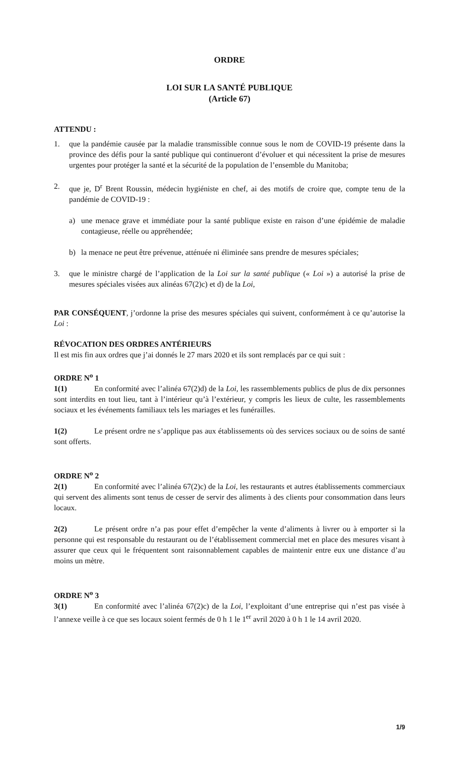ORDRE
LOI SUR LA SANTÉ PUBLIQUE
(Article 67)
ATTENDU :
1. que la pandémie causée par la maladie transmissible connue sous le nom de COVID-19 présente dans la province des défis pour la santé publique qui continueront d’évoluer et qui nécessitent la prise de mesures urgentes pour protéger la santé et la sécurité de la population de l’ensemble du Manitoba;
2. que je, D<sup>r</sup> Brent Roussin, médecin hygiéniste en chef, ai des motifs de croire que, compte tenu de la pandémie de COVID-19 :
a) une menace grave et immédiate pour la santé publique existe en raison d’une épidémie de maladie contagieuse, réelle ou appréhendée;
b) la menace ne peut être prévenue, atténuée ni éliminée sans prendre de mesures spéciales;
3. que le ministre chargé de l’application de la Loi sur la santé publique (« Loi ») a autorisé la prise de mesures spéciales visées aux alinéas 67(2)c) et d) de la Loi,
PAR CONSÉQUENT, j’ordonne la prise des mesures spéciales qui suivent, conformément à ce qu’autorise la Loi :
RÉVOCATION DES ORDRES ANTÉRIEURS
Il est mis fin aux ordres que j’ai donnés le 27 mars 2020 et ils sont remplacés par ce qui suit :
ORDRE N<sup>o</sup> 1
1(1) En conformité avec l’alinéa 67(2)d) de la Loi, les rassemblements publics de plus de dix personnes sont interdits en tout lieu, tant à l’intérieur qu’à l’extérieur, y compris les lieux de culte, les rassemblements sociaux et les événements familiaux tels les mariages et les funérailles.
1(2) Le présent ordre ne s’applique pas aux établissements où des services sociaux ou de soins de santé sont offerts.
ORDRE N<sup>o</sup> 2
2(1) En conformité avec l’alinéa 67(2)c) de la Loi, les restaurants et autres établissements commerciaux qui servent des aliments sont tenus de cesser de servir des aliments à des clients pour consommation dans leurs locaux.
2(2) Le présent ordre n’a pas pour effet d’empêcher la vente d’aliments à livrer ou à emporter si la personne qui est responsable du restaurant ou de l’établissement commercial met en place des mesures visant à assurer que ceux qui le fréquentent sont raisonnablement capables de maintenir entre eux une distance d’au moins un mètre.
ORDRE N<sup>o</sup> 3
3(1) En conformité avec l’alinéa 67(2)c) de la Loi, l’exploitant d’une entreprise qui n’est pas visée à l’annexe veille à ce que ses locaux soient fermés de 0 h 1 le 1<sup>er</sup> avril 2020 à 0 h 1 le 14 avril 2020.
1/9